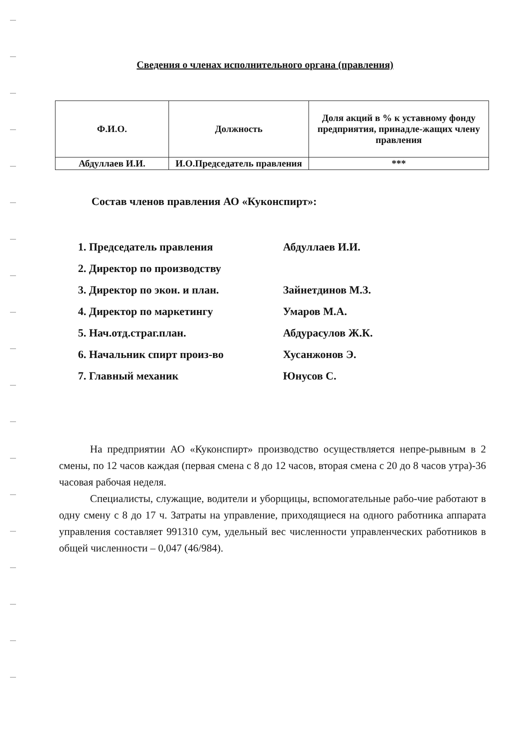Сведения о членах исполнительного органа (правления)
| Ф.И.О. | Должность | Доля акций в % к уставному фонду предприятия, принадле-жащих члену правления |
| --- | --- | --- |
| Абдуллаев И.И. | И.О.Председатель правления | *** |
Состав членов правления АО «Куконспирт»:
1. Председатель правления Абдуллаев И.И.
2. Директор по производству
3. Директор по экон. и план. Зайнетдинов М.З.
4. Директор по маркетингу Умаров М.А.
5. Нач.отд.страг.план. Абдурасулов Ж.К.
6. Начальник спирт произ-во Хусанжонов Э.
7. Главный механик Юнусов С.
На предприятии АО «Куконспирт» производство осуществляется непре-рывным в 2 смены, по 12 часов каждая (первая смена с 8 до 12 часов, вторая смена с 20 до 8 часов утра)-36 часовая рабочая неделя.
Специалисты, служащие, водители и уборщицы, вспомогательные рабо-чие работают в одну смену с 8 до 17 ч. Затраты на управление, приходящиеся на одного работника аппарата управления составляет 991310 сум, удельный вес численности управленческих работников в общей численности – 0,047 (46/984).